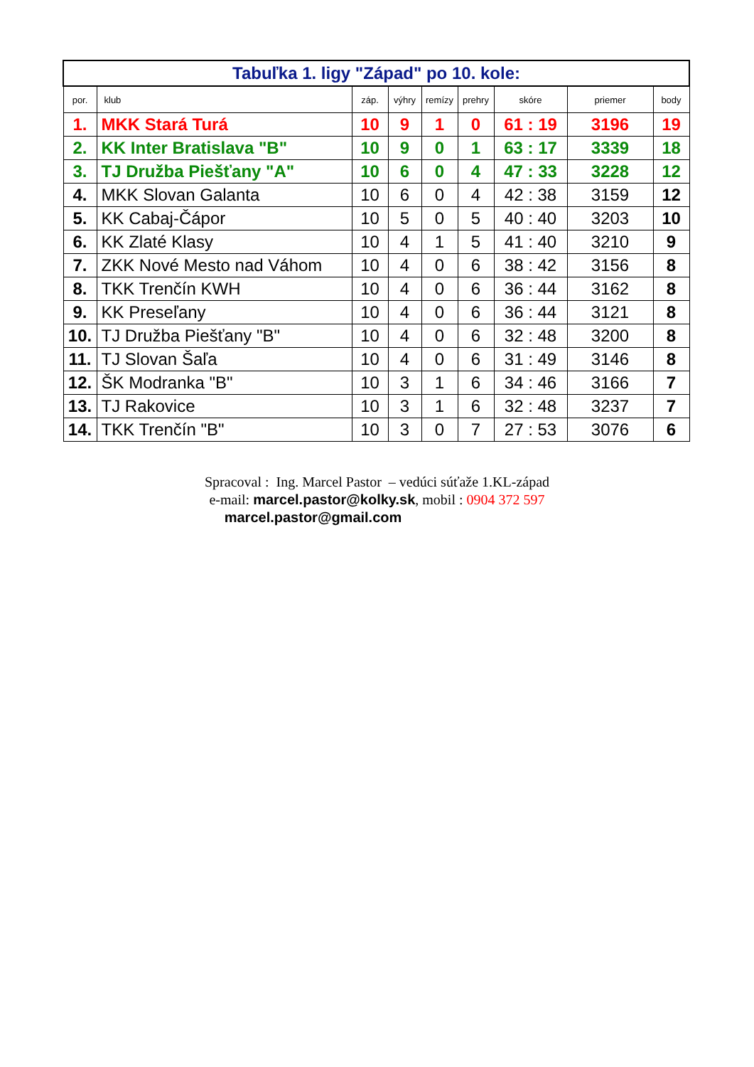| Tabuľka 1. ligy "Západ" po 10. kole: | | | | | | | | |
| por. | klub | záp. | výhry | remízy | prehry | skóre | priemer | body |
| 1. | MKK Stará Turá | 10 | 9 | 1 | 0 | 61 : 19 | 3196 | 19 |
| 2. | KK Inter Bratislava "B" | 10 | 9 | 0 | 1 | 63 : 17 | 3339 | 18 |
| 3. | TJ Družba Piešťany "A" | 10 | 6 | 0 | 4 | 47 : 33 | 3228 | 12 |
| 4. | MKK Slovan Galanta | 10 | 6 | 0 | 4 | 42 : 38 | 3159 | 12 |
| 5. | KK Cabaj-Čápor | 10 | 5 | 0 | 5 | 40 : 40 | 3203 | 10 |
| 6. | KK Zlaté Klasy | 10 | 4 | 1 | 5 | 41 : 40 | 3210 | 9 |
| 7. | ZKK Nové Mesto nad Váhom | 10 | 4 | 0 | 6 | 38 : 42 | 3156 | 8 |
| 8. | TKK Trenčín KWH | 10 | 4 | 0 | 6 | 36 : 44 | 3162 | 8 |
| 9. | KK Preseľany | 10 | 4 | 0 | 6 | 36 : 44 | 3121 | 8 |
| 10. | TJ Družba Piešťany "B" | 10 | 4 | 0 | 6 | 32 : 48 | 3200 | 8 |
| 11. | TJ Slovan Šaľa | 10 | 4 | 0 | 6 | 31 : 49 | 3146 | 8 |
| 12. | ŠK Modranka "B" | 10 | 3 | 1 | 6 | 34 : 46 | 3166 | 7 |
| 13. | TJ Rakovice | 10 | 3 | 1 | 6 | 32 : 48 | 3237 | 7 |
| 14. | TKK Trenčín "B" | 10 | 3 | 0 | 7 | 27 : 53 | 3076 | 6 |
Spracoval : Ing. Marcel Pastor – vedúci súťaže 1.KL-západ
e-mail: marcel.pastor@kolky.sk, mobil : 0904 372 597
marcel.pastor@gmail.com